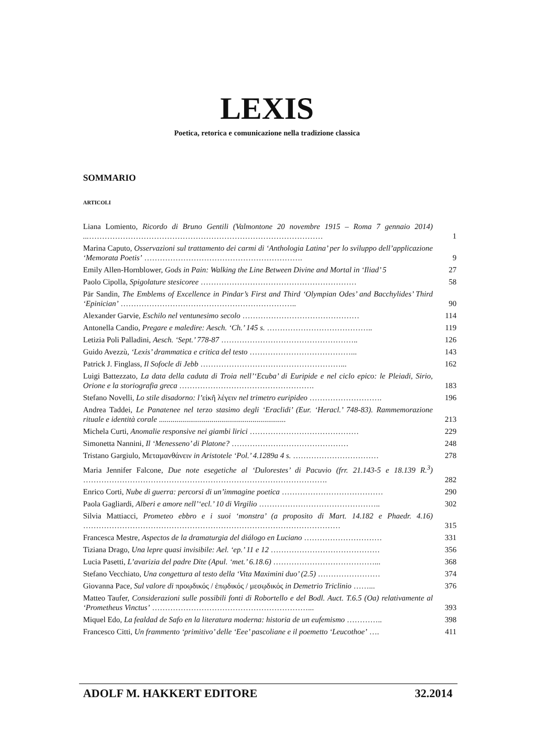LEXIS
Poetica, retorica e comunicazione nella tradizione classica
SOMMARIO
ARTICOLI
| Liana Lomiento, Ricordo di Bruno Gentili (Valmontone 20 novembre 1915 – Roma 7 gennaio 2014) ... ……………………………………………………………………………… | 1 |
| Marina Caputo, Osservazioni sul trattamento dei carmi di ‘Anthologia Latina’ per lo sviluppo dell’applicazione ‘Memorata Poetis’ ……………………………………………………. | 9 |
| Emily Allen-Hornblower, Gods in Pain: Walking the Line Between Divine and Mortal in ‘Iliad’ 5 | 27 |
| Paolo Cipolla, Spigolature stesicoree …………………………………………………… | 58 |
| Pär Sandin, The Emblems of Excellence in Pindar’s First and Third ‘Olympian Odes’ and Bacchylides’ Third ‘Epinician’ ………………………………………………………….. | 90 |
| Alexander Garvie, Eschilo nel ventunesimo secolo ……………………………………… | 114 |
| Antonella Candio, Pregare e maledire: Aesch. ‘Ch.’ 145 s. ………………………………….. | 119 |
| Letizia Poli Palladini, Aesch. ‘Sept.’ 778-87 …………………………………………….. | 126 |
| Guido Avezzù, ‘Lexis’ drammatica e critica del testo …………………………………... | 143 |
| Patrick J. Finglass, Il Sofocle di Jebb ………………………………………………... | 162 |
| Luigi Battezzato, La data della caduta di Troia nell’‘Ecuba’ di Euripide e nel ciclo epico: le Pleiadi, Sirio, Orione e la storiografia greca ……………………………………………. | 183 |
| Stefano Novelli, Lo stile disadorno: l’ εἰκῆ λέγειν nel trimetro euripideo ………………………. | 196 |
| Andrea Taddei, Le Panatenee nel terzo stasimo degli ‘Eraclidi’ (Eur. ‘Heracl.’ 748-83). Rammemorazione rituale e identità corale ................................................................. | 213 |
| Michela Curti, Anomalie responsive nei giambi lirici …………………………………… | 229 |
| Simonetta Nannini, Il ‘Menesseno’ di Platone? ……………………………………… | 248 |
| Tristano Gargiulo, Μεταμανθάνειν in Aristotele ‘Pol.’ 4.1289a 4 s. …………………………… | 278 |
| Maria Jennifer Falcone, Due note esegetiche al ‘Dulorestes’ di Pacuvio (frr. 21.143-5 e 18.139 R.<sup>3</sup>) …………………………………………………………………………………. | 282 |
| Enrico Corti, Nube di guerra: percorsi di un’immagine poetica ………………………………… | 290 |
| Paola Gagliardi, Alberi e amore nell’‘ecl.’ 10 di Virgilio ……………………………………….. | 302 |
| Silvia Mattiacci, Prometeo ebbro e i suoi ‘monstra’ (a proposito di Mart. 14.182 e Phaedr. 4.16) ……………………………………………………………………………………… | 315 |
| Francesca Mestre, Aspectos de la dramaturgia del diálogo en Luciano ………………………… | 331 |
| Tiziana Drago, Una lepre quasi invisibile: Ael. ‘ep.’ 11 e 12 …………………………………… | 356 |
| Lucia Pasetti, L’avarizia del padre Dite (Apul. ‘met.’ 6.18.6) …………………………………... | 368 |
| Stefano Vecchiato, Una congettura al testo della ‘Vita Maximini duo’ (2.5) …………………… | 374 |
| Giovanna Pace, Sul valore di προῳδικός / ἐπῳδικός / μεσῳδικός in Demetrio Triclinio ……... | 376 |
| Matteo Taufer, Considerazioni sulle possibili fonti di Robortello e del Bodl. Auct. T.6.5 (Oa) relativamente al ‘Prometheus Vinctus’ ……………………………………………………... | 393 |
| Miquel Edo, La fealdad de Safo en la literatura moderna: historia de un eufemismo ………….. | 398 |
| Francesco Citti, Un frammento ‘primitivo’ delle ‘Eee’ pascoliane e il poemetto ‘Leucothoe’ …. | 411 |
ADOLF M. HAKKERT EDITORE 32.2014